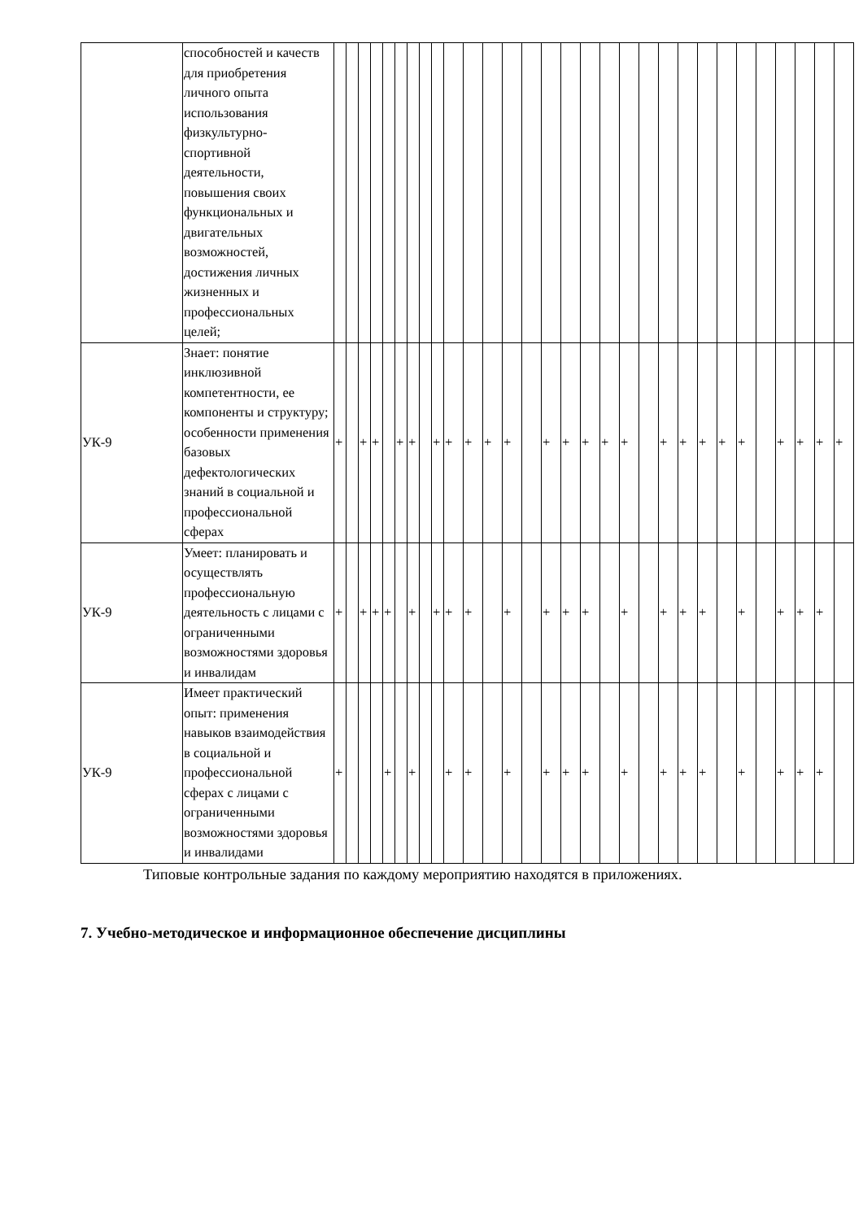| | способностей и качеств для приобретения личного опыта использования физкультурно-спортивной деятельности, повышения своих функциональных и двигательных возможностей, достижения личных жизненных и профессиональных целей; | | | | | | | | | | | | | | | | | | | | | | | | | | | | | | |
| УК-9 | Знает: понятие инклюзивной компетентности, ее компоненты и структуру; особенности применения базовых дефектологических знаний в социальной и профессиональной сферах | + | | + | + | | + | + | | + | + | + | + | + | | + | + | + | + | + | | + | + | + | + | + | | + | + | + | + |
| УК-9 | Умеет: планировать и осуществлять профессиональную деятельность с лицами с ограниченными возможностями здоровья и инвалидам | + | | + | + | + | | + | | + | + | + | | + | | + | + | + | | + | | + | + | + | | + | | + | + | + | |
| УК-9 | Имеет практический опыт: применения навыков взаимодействия в социальной и профессиональной сферах с лицами с ограниченными возможностями здоровья и инвалидами | + | | | | + | | + | | | + | + | | + | | + | + | + | | + | | + | + | + | | + | | + | + | + | |
Типовые контрольные задания по каждому мероприятию находятся в приложениях.
7. Учебно-методическое и информационное обеспечение дисциплины